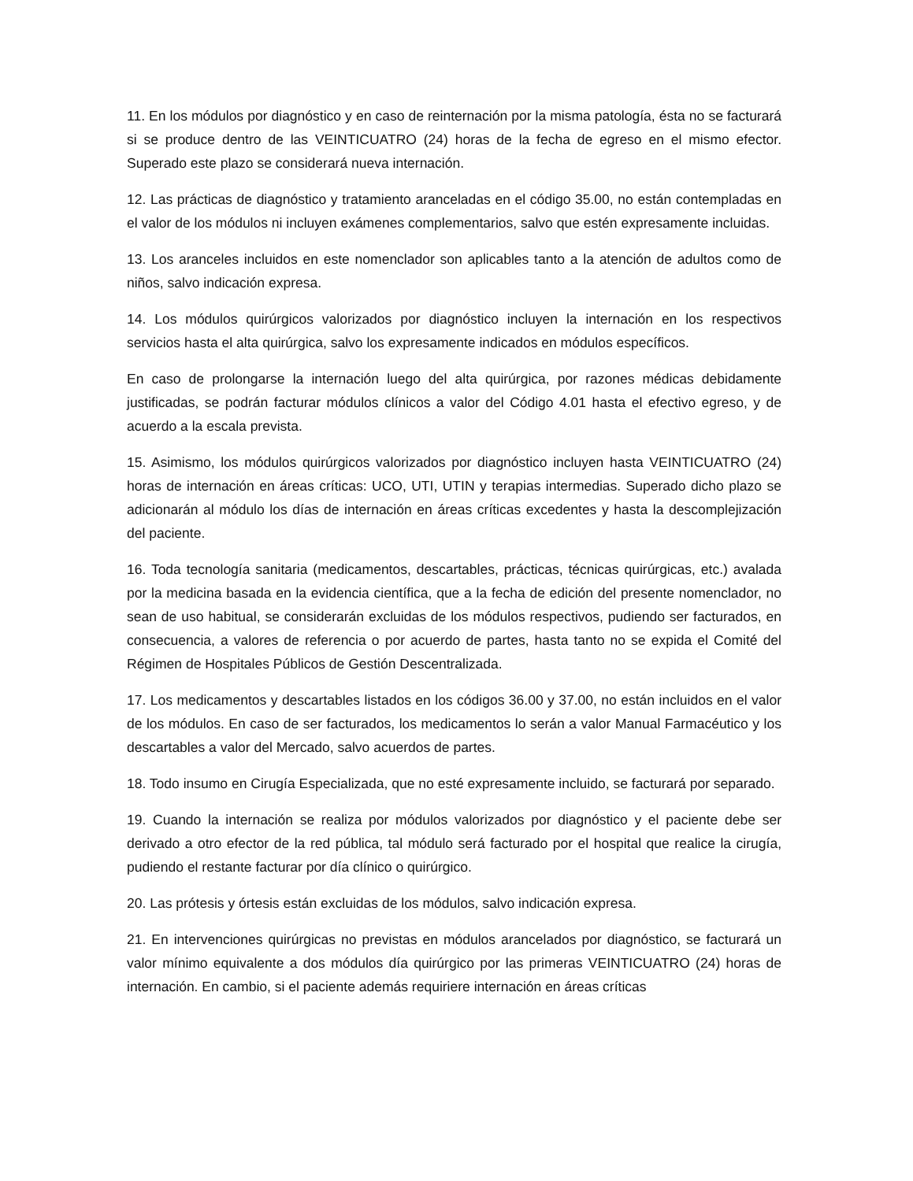11. En los módulos por diagnóstico y en caso de reinternación por la misma patología, ésta no se facturará si se produce dentro de las VEINTICUATRO (24) horas de la fecha de egreso en el mismo efector. Superado este plazo se considerará nueva internación.
12. Las prácticas de diagnóstico y tratamiento aranceladas en el código 35.00, no están contempladas en el valor de los módulos ni incluyen exámenes complementarios, salvo que estén expresamente incluidas.
13. Los aranceles incluidos en este nomenclador son aplicables tanto a la atención de adultos como de niños, salvo indicación expresa.
14. Los módulos quirúrgicos valorizados por diagnóstico incluyen la internación en los respectivos servicios hasta el alta quirúrgica, salvo los expresamente indicados en módulos específicos.
En caso de prolongarse la internación luego del alta quirúrgica, por razones médicas debidamente justificadas, se podrán facturar módulos clínicos a valor del Código 4.01 hasta el efectivo egreso, y de acuerdo a la escala prevista.
15. Asimismo, los módulos quirúrgicos valorizados por diagnóstico incluyen hasta VEINTICUATRO (24) horas de internación en áreas críticas: UCO, UTI, UTIN y terapias intermedias. Superado dicho plazo se adicionarán al módulo los días de internación en áreas críticas excedentes y hasta la descomplejización del paciente.
16. Toda tecnología sanitaria (medicamentos, descartables, prácticas, técnicas quirúrgicas, etc.) avalada por la medicina basada en la evidencia científica, que a la fecha de edición del presente nomenclador, no sean de uso habitual, se considerarán excluidas de los módulos respectivos, pudiendo ser facturados, en consecuencia, a valores de referencia o por acuerdo de partes, hasta tanto no se expida el Comité del Régimen de Hospitales Públicos de Gestión Descentralizada.
17. Los medicamentos y descartables listados en los códigos 36.00 y 37.00, no están incluidos en el valor de los módulos. En caso de ser facturados, los medicamentos lo serán a valor Manual Farmacéutico y los descartables a valor del Mercado, salvo acuerdos de partes.
18. Todo insumo en Cirugía Especializada, que no esté expresamente incluido, se facturará por separado.
19. Cuando la internación se realiza por módulos valorizados por diagnóstico y el paciente debe ser derivado a otro efector de la red pública, tal módulo será facturado por el hospital que realice la cirugía, pudiendo el restante facturar por día clínico o quirúrgico.
20. Las prótesis y órtesis están excluidas de los módulos, salvo indicación expresa.
21. En intervenciones quirúrgicas no previstas en módulos arancelados por diagnóstico, se facturará un valor mínimo equivalente a dos módulos día quirúrgico por las primeras VEINTICUATRO (24) horas de internación. En cambio, si el paciente además requiriere internación en áreas críticas